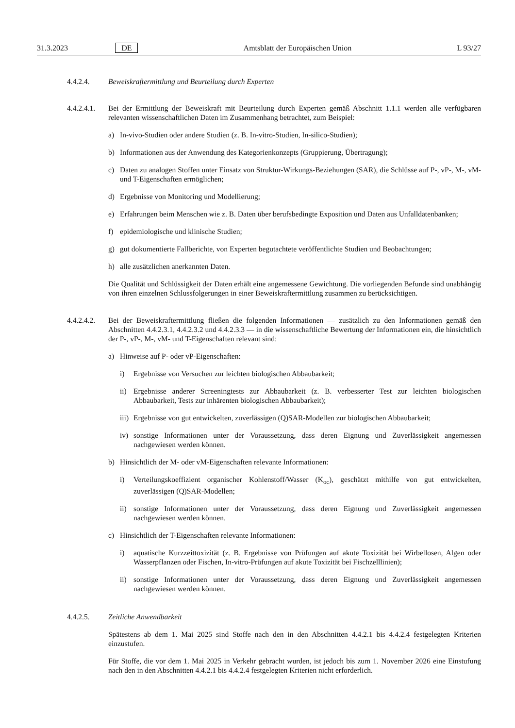31.3.2023 DE Amtsblatt der Europäischen Union L 93/27
4.4.2.4. Beweiskraftermittlung und Beurteilung durch Experten
4.4.2.4.1.
Bei der Ermittlung der Beweiskraft mit Beurteilung durch Experten gemäß Abschnitt 1.1.1 werden alle verfügbaren relevanten wissenschaftlichen Daten im Zusammenhang betrachtet, zum Beispiel:
a) In-vivo-Studien oder andere Studien (z. B. In-vitro-Studien, In-silico-Studien);
b) Informationen aus der Anwendung des Kategorienkonzepts (Gruppierung, Übertragung);
c) Daten zu analogen Stoffen unter Einsatz von Struktur-Wirkungs-Beziehungen (SAR), die Schlüsse auf P-, vP-, M-, vM- und T-Eigenschaften ermöglichen;
d) Ergebnisse von Monitoring und Modellierung;
e) Erfahrungen beim Menschen wie z. B. Daten über berufsbedingte Exposition und Daten aus Unfalldatenbanken;
f) epidemiologische und klinische Studien;
g) gut dokumentierte Fallberichte, von Experten begutachtete veröffentlichte Studien und Beobachtungen;
h) alle zusätzlichen anerkannten Daten.
Die Qualität und Schlüssigkeit der Daten erhält eine angemessene Gewichtung. Die vorliegenden Befunde sind unabhängig von ihren einzelnen Schlussfolgerungen in einer Beweiskraftermittlung zusammen zu berücksichtigen.
4.4.2.4.2.
Bei der Beweiskraftermittlung fließen die folgenden Informationen — zusätzlich zu den Informationen gemäß den Abschnitten 4.4.2.3.1, 4.4.2.3.2 und 4.4.2.3.3 — in die wissenschaftliche Bewertung der Informationen ein, die hinsichtlich der P-, vP-, M-, vM- und T-Eigenschaften relevant sind:
a) Hinweise auf P- oder vP-Eigenschaften:
i) Ergebnisse von Versuchen zur leichten biologischen Abbaubarkeit;
ii) Ergebnisse anderer Screeningtests zur Abbaubarkeit (z. B. verbesserter Test zur leichten biologischen Abbaubarkeit, Tests zur inhärenten biologischen Abbaubarkeit);
iii) Ergebnisse von gut entwickelten, zuverlässigen (Q)SAR-Modellen zur biologischen Abbaubarkeit;
iv) sonstige Informationen unter der Voraussetzung, dass deren Eignung und Zuverlässigkeit angemessen nachgewiesen werden können.
b) Hinsichtlich der M- oder vM-Eigenschaften relevante Informationen:
i) Verteilungskoeffizient organischer Kohlenstoff/Wasser (K<sub>oc</sub>), geschätzt mithilfe von gut entwickelten, zuverlässigen (Q)SAR-Modellen;
ii) sonstige Informationen unter der Voraussetzung, dass deren Eignung und Zuverlässigkeit angemessen nachgewiesen werden können.
c) Hinsichtlich der T-Eigenschaften relevante Informationen:
i) aquatische Kurzzeittoxizität (z. B. Ergebnisse von Prüfungen auf akute Toxizität bei Wirbellosen, Algen oder Wasserpflanzen oder Fischen, In-vitro-Prüfungen auf akute Toxizität bei Fischzelllinien);
ii) sonstige Informationen unter der Voraussetzung, dass deren Eignung und Zuverlässigkeit angemessen nachgewiesen werden können.
4.4.2.5. Zeitliche Anwendbarkeit
Spätestens ab dem 1. Mai 2025 sind Stoffe nach den in den Abschnitten 4.4.2.1 bis 4.4.2.4 festgelegten Kriterien einzustufen.
Für Stoffe, die vor dem 1. Mai 2025 in Verkehr gebracht wurden, ist jedoch bis zum 1. November 2026 eine Einstufung nach den in den Abschnitten 4.4.2.1 bis 4.4.2.4 festgelegten Kriterien nicht erforderlich.